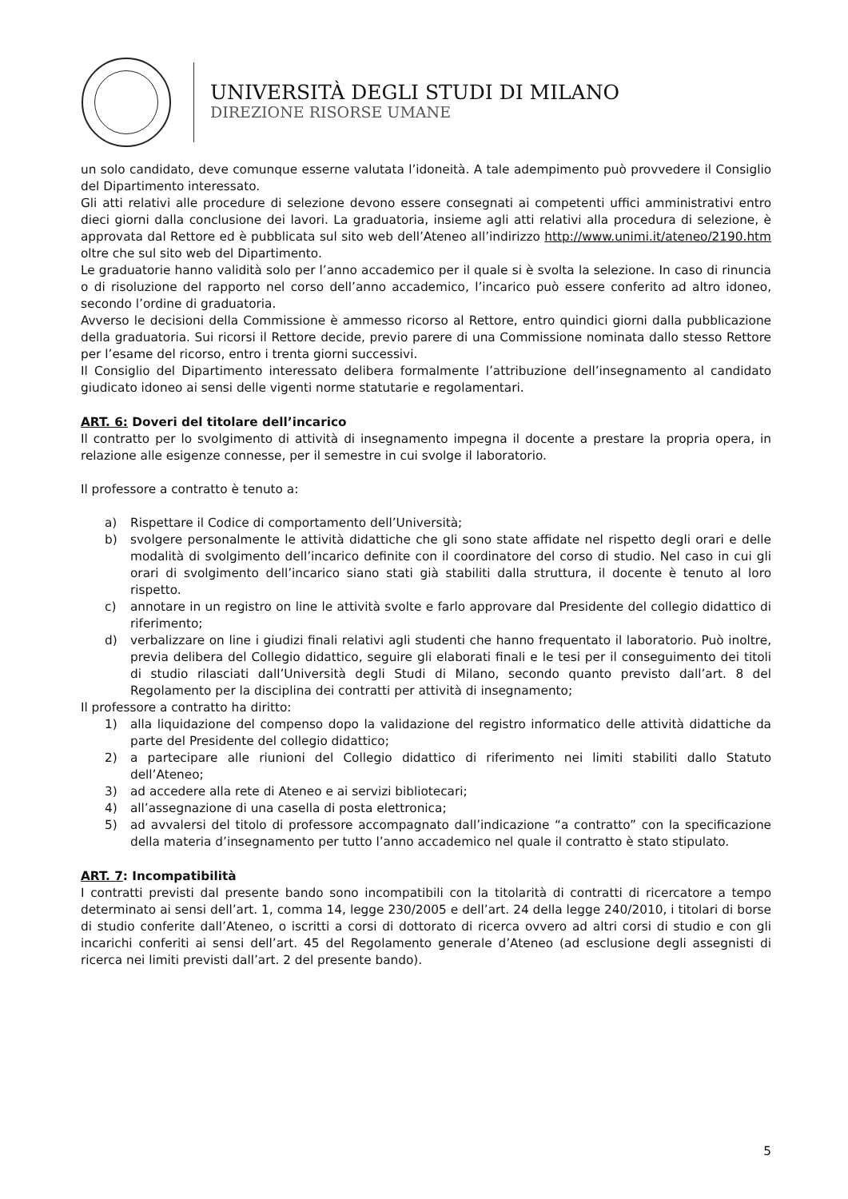UNIVERSITÀ DEGLI STUDI DI MILANO
DIREZIONE RISORSE UMANE
un solo candidato, deve comunque esserne valutata l’idoneità. A tale adempimento può provvedere il Consiglio del Dipartimento interessato.
Gli atti relativi alle procedure di selezione devono essere consegnati ai competenti uffici amministrativi entro dieci giorni dalla conclusione dei lavori. La graduatoria, insieme agli atti relativi alla procedura di selezione, è approvata dal Rettore ed è pubblicata sul sito web dell’Ateneo all’indirizzo http://www.unimi.it/ateneo/2190.htm oltre che sul sito web del Dipartimento.
Le graduatorie hanno validità solo per l’anno accademico per il quale si è svolta la selezione. In caso di rinuncia o di risoluzione del rapporto nel corso dell’anno accademico, l’incarico può essere conferito ad altro idoneo, secondo l’ordine di graduatoria.
Avverso le decisioni della Commissione è ammesso ricorso al Rettore, entro quindici giorni dalla pubblicazione della graduatoria. Sui ricorsi il Rettore decide, previo parere di una Commissione nominata dallo stesso Rettore per l’esame del ricorso, entro i trenta giorni successivi.
Il Consiglio del Dipartimento interessato delibera formalmente l’attribuzione dell’insegnamento al candidato giudicato idoneo ai sensi delle vigenti norme statutarie e regolamentari.
ART. 6: Doveri del titolare dell’incarico
Il contratto per lo svolgimento di attività di insegnamento impegna il docente a prestare la propria opera, in relazione alle esigenze connesse, per il semestre in cui svolge il laboratorio.
Il professore a contratto è tenuto a:
a) Rispettare il Codice di comportamento dell’Università;
b) svolgere personalmente le attività didattiche che gli sono state affidate nel rispetto degli orari e delle modalità di svolgimento dell’incarico definite con il coordinatore del corso di studio. Nel caso in cui gli orari di svolgimento dell’incarico siano stati già stabiliti dalla struttura, il docente è tenuto al loro rispetto.
c) annotare in un registro on line le attività svolte e farlo approvare dal Presidente del collegio didattico di riferimento;
d) verbalizzare on line i giudizi finali relativi agli studenti che hanno frequentato il laboratorio. Può inoltre, previa delibera del Collegio didattico, seguire gli elaborati finali e le tesi per il conseguimento dei titoli di studio rilasciati dall’Università degli Studi di Milano, secondo quanto previsto dall’art. 8 del Regolamento per la disciplina dei contratti per attività di insegnamento;
Il professore a contratto ha diritto:
1) alla liquidazione del compenso dopo la validazione del registro informatico delle attività didattiche da parte del Presidente del collegio didattico;
2) a partecipare alle riunioni del Collegio didattico di riferimento nei limiti stabiliti dallo Statuto dell’Ateneo;
3) ad accedere alla rete di Ateneo e ai servizi bibliotecari;
4) all’assegnazione di una casella di posta elettronica;
5) ad avvalersi del titolo di professore accompagnato dall’indicazione “a contratto” con la specificazione della materia d’insegnamento per tutto l’anno accademico nel quale il contratto è stato stipulato.
ART. 7: Incompatibilità
I contratti previsti dal presente bando sono incompatibili con la titolarità di contratti di ricercatore a tempo determinato ai sensi dell’art. 1, comma 14, legge 230/2005 e dell’art. 24 della legge 240/2010, i titolari di borse di studio conferite dall’Ateneo, o iscritti a corsi di dottorato di ricerca ovvero ad altri corsi di studio e con gli incarichi conferiti ai sensi dell’art. 45 del Regolamento generale d’Ateneo (ad esclusione degli assegnisti di ricerca nei limiti previsti dall’art. 2 del presente bando).
5